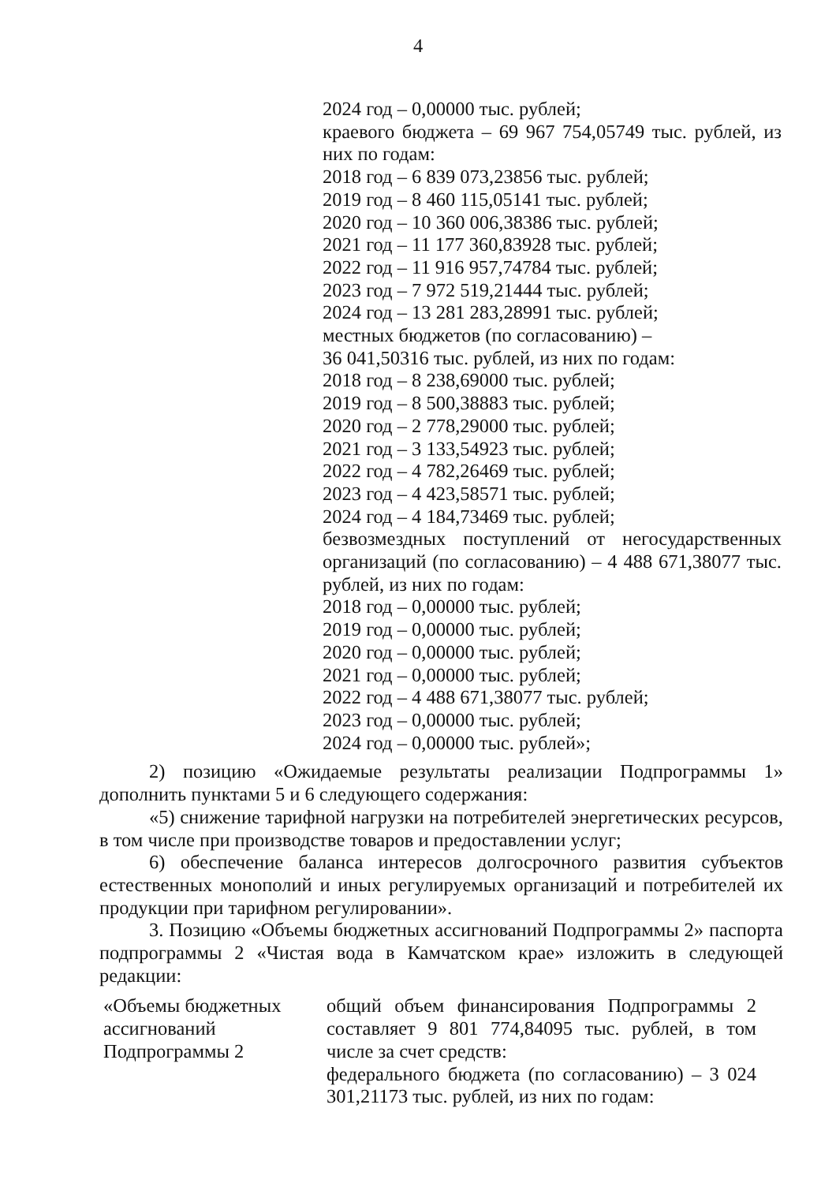4
2024 год – 0,00000 тыс. рублей;
краевого бюджета – 69 967 754,05749 тыс. рублей, из них по годам:
2018 год – 6 839 073,23856 тыс. рублей;
2019 год – 8 460 115,05141 тыс. рублей;
2020 год – 10 360 006,38386 тыс. рублей;
2021 год – 11 177 360,83928 тыс. рублей;
2022 год – 11 916 957,74784 тыс. рублей;
2023 год – 7 972 519,21444 тыс. рублей;
2024 год – 13 281 283,28991 тыс. рублей;
местных бюджетов (по согласованию) –
36 041,50316 тыс. рублей, из них по годам:
2018 год – 8 238,69000 тыс. рублей;
2019 год – 8 500,38883 тыс. рублей;
2020 год – 2 778,29000 тыс. рублей;
2021 год – 3 133,54923 тыс. рублей;
2022 год – 4 782,26469 тыс. рублей;
2023 год – 4 423,58571 тыс. рублей;
2024 год – 4 184,73469 тыс. рублей;
безвозмездных поступлений от негосударственных организаций (по согласованию) – 4 488 671,38077 тыс. рублей, из них по годам:
2018 год – 0,00000 тыс. рублей;
2019 год – 0,00000 тыс. рублей;
2020 год – 0,00000 тыс. рублей;
2021 год – 0,00000 тыс. рублей;
2022 год – 4 488 671,38077 тыс. рублей;
2023 год – 0,00000 тыс. рублей;
2024 год – 0,00000 тыс. рублей»;
2) позицию «Ожидаемые результаты реализации Подпрограммы 1» дополнить пунктами 5 и 6 следующего содержания:
«5) снижение тарифной нагрузки на потребителей энергетических ресурсов, в том числе при производстве товаров и предоставлении услуг;
6) обеспечение баланса интересов долгосрочного развития субъектов естественных монополий и иных регулируемых организаций и потребителей их продукции при тарифном регулировании».
3. Позицию «Объемы бюджетных ассигнований Подпрограммы 2» паспорта подпрограммы 2 «Чистая вода в Камчатском крае» изложить в следующей редакции:
«Объемы бюджетных ассигнований Подпрограммы 2
общий объем финансирования Подпрограммы 2 составляет 9 801 774,84095 тыс. рублей, в том числе за счет средств:
федерального бюджета (по согласованию) – 3 024 301,21173 тыс. рублей, из них по годам: